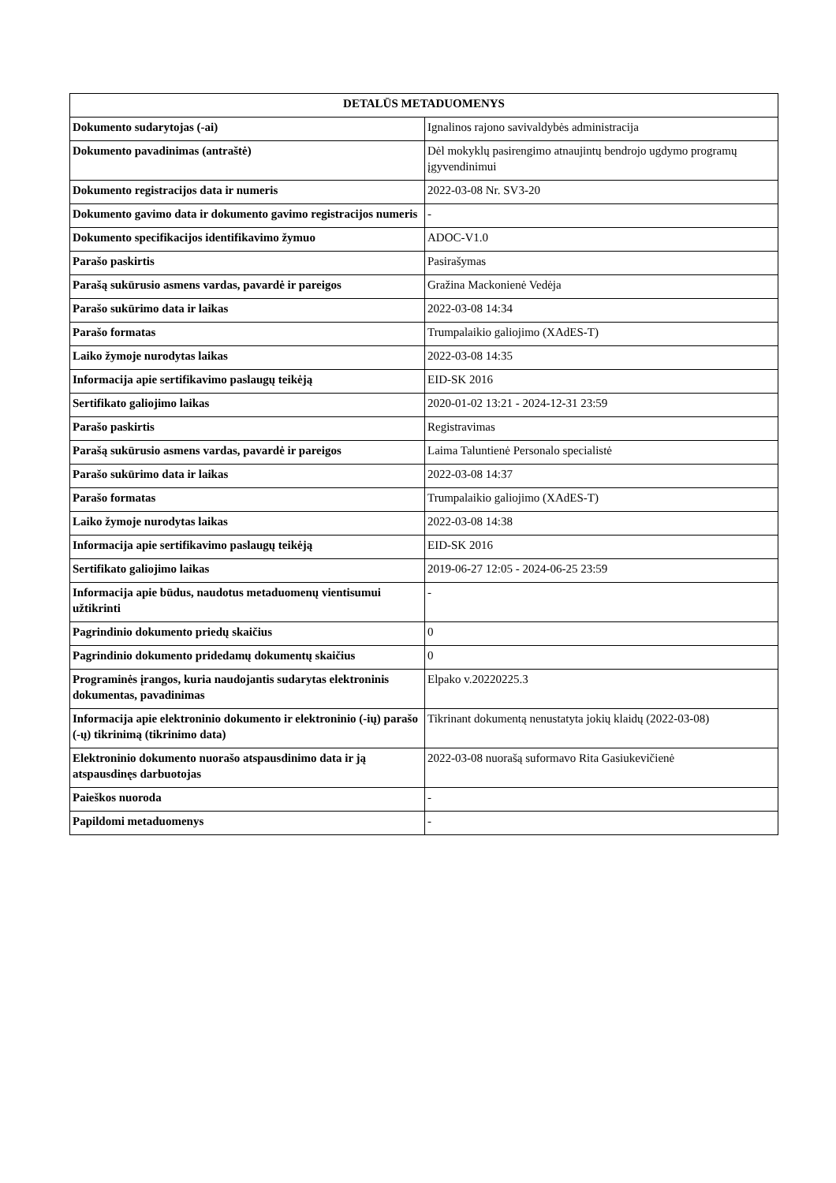| DETALŪS METADUOMENYS | |
| --- | --- |
| Dokumento sudarytojas (-ai) | Ignalinos rajono savivaldybės administracija |
| Dokumento pavadinimas (antraštė) | Dėl mokyklų pasirengimo atnaujintų bendrojo ugdymo programų įgyvendinimui |
| Dokumento registracijos data ir numeris | 2022-03-08 Nr. SV3-20 |
| Dokumento gavimo data ir dokumento gavimo registracijos numeris | - |
| Dokumento specifikacijos identifikavimo žymuo | ADOC-V1.0 |
| Parašo paskirtis | Pasirašymas |
| Parašą sukūrusio asmens vardas, pavardė ir pareigos | Gražina Mackonienė Vedėja |
| Parašo sukūrimo data ir laikas | 2022-03-08 14:34 |
| Parašo formatas | Trumpalaikio galiojimo (XAdES-T) |
| Laiko žymoje nurodytas laikas | 2022-03-08 14:35 |
| Informacija apie sertifikavimo paslaugų teikėją | EID-SK 2016 |
| Sertifikato galiojimo laikas | 2020-01-02 13:21 - 2024-12-31 23:59 |
| Parašo paskirtis | Registravimas |
| Parašą sukūrusio asmens vardas, pavardė ir pareigos | Laima Taluntienė Personalo specialistė |
| Parašo sukūrimo data ir laikas | 2022-03-08 14:37 |
| Parašo formatas | Trumpalaikio galiojimo (XAdES-T) |
| Laiko žymoje nurodytas laikas | 2022-03-08 14:38 |
| Informacija apie sertifikavimo paslaugų teikėją | EID-SK 2016 |
| Sertifikato galiojimo laikas | 2019-06-27 12:05 - 2024-06-25 23:59 |
| Informacija apie būdus, naudotus metaduomenų vientisumui užtikrinti | - |
| Pagrindinio dokumento priedų skaičius | 0 |
| Pagrindinio dokumento pridedamų dokumentų skaičius | 0 |
| Programinės įrangos, kuria naudojantis sudarytas elektroninis dokumentas, pavadinimas | Elpako v.20220225.3 |
| Informacija apie elektroninio dokumento ir elektroninio (-ių) parašo (-ų) tikrinimą (tikrinimo data) | Tikrinant dokumentą nenustatyta jokių klaidų (2022-03-08) |
| Elektroninio dokumento nuorašo atspausdinimo data ir ją atspausdinęs darbuotojas | 2022-03-08 nuorašą suformavo Rita Gasiukevičienė |
| Paieškos nuoroda | - |
| Papildomi metaduomenys | - |